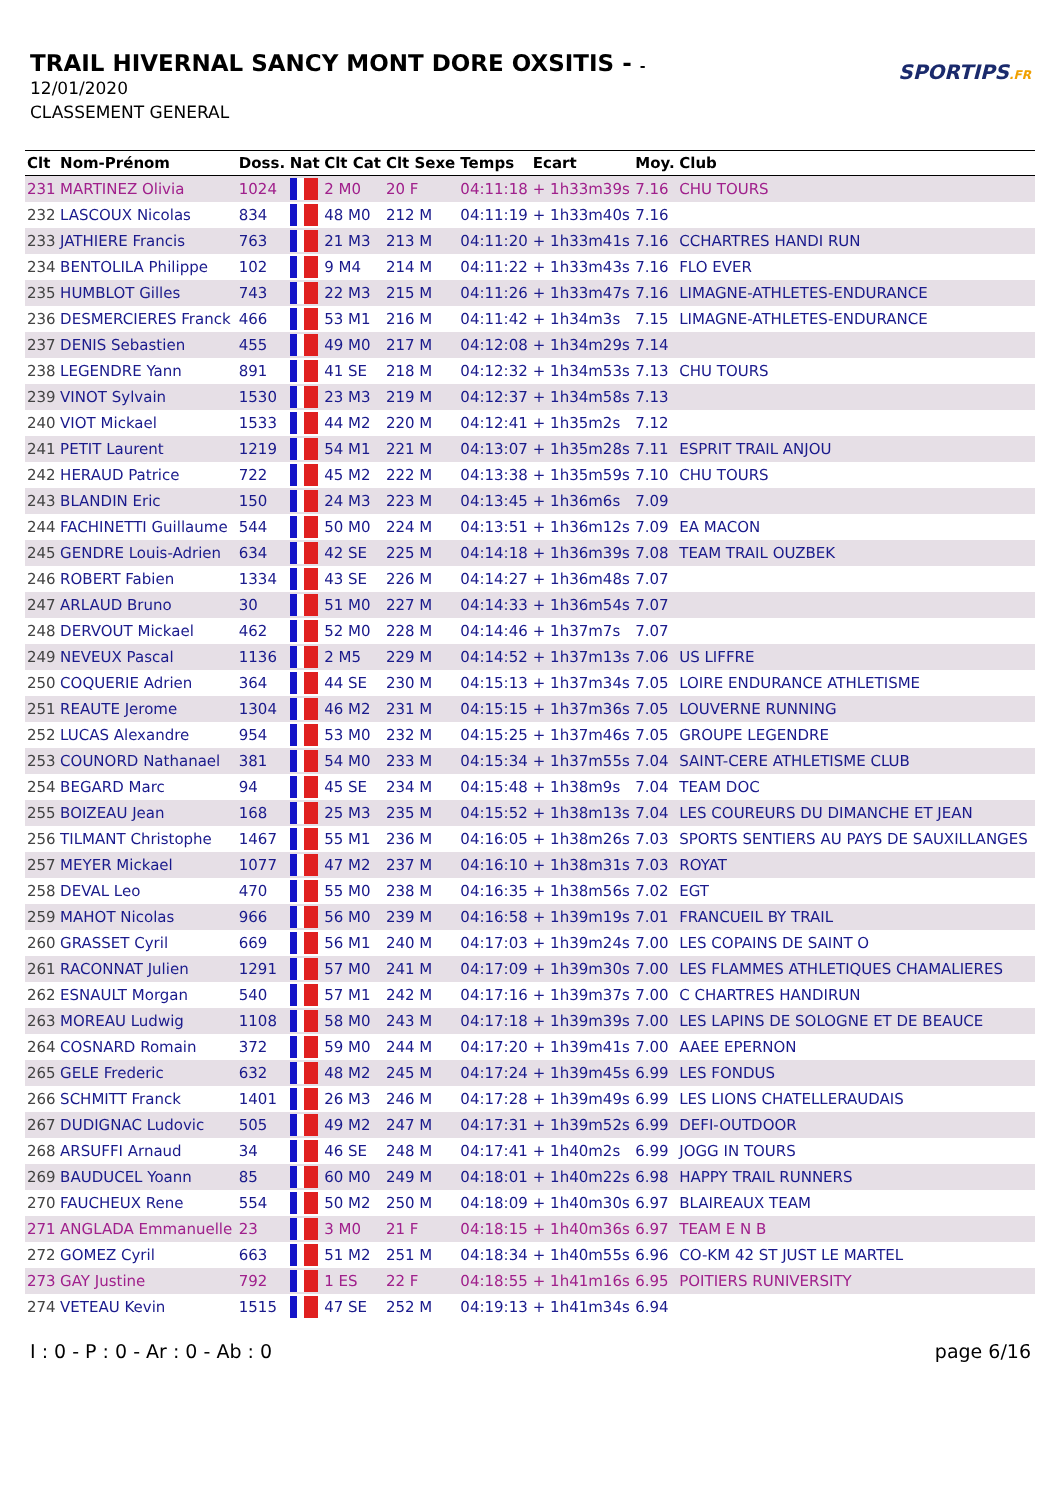TRAIL HIVERNAL SANCY MONT DORE OXSITIS - -
12/01/2020
CLASSEMENT GENERAL
SPORTIPS.FR
| Clt | Nom-Prénom | Doss. | Nat | Clt Cat | Clt Sexe | Temps | Ecart | Moy. | Club |
| --- | --- | --- | --- | --- | --- | --- | --- | --- | --- |
| 231 | MARTINEZ Olivia | 1024 | | 2 M0 | 20 F | 04:11:18 | + 1h33m39s | 7.16 | CHU TOURS |
| 232 | LASCOUX Nicolas | 834 | | 48 M0 | 212 M | 04:11:19 | + 1h33m40s | 7.16 | |
| 233 | JATHIERE Francis | 763 | | 21 M3 | 213 M | 04:11:20 | + 1h33m41s | 7.16 | CCHARTRES HANDI RUN |
| 234 | BENTOLILA Philippe | 102 | | 9 M4 | 214 M | 04:11:22 | + 1h33m43s | 7.16 | FLO EVER |
| 235 | HUMBLOT Gilles | 743 | | 22 M3 | 215 M | 04:11:26 | + 1h33m47s | 7.16 | LIMAGNE-ATHLETES-ENDURANCE |
| 236 | DESMERCIERES Franck | 466 | | 53 M1 | 216 M | 04:11:42 | + 1h34m3s | 7.15 | LIMAGNE-ATHLETES-ENDURANCE |
| 237 | DENIS Sebastien | 455 | | 49 M0 | 217 M | 04:12:08 | + 1h34m29s | 7.14 | |
| 238 | LEGENDRE Yann | 891 | | 41 SE | 218 M | 04:12:32 | + 1h34m53s | 7.13 | CHU TOURS |
| 239 | VINOT Sylvain | 1530 | | 23 M3 | 219 M | 04:12:37 | + 1h34m58s | 7.13 | |
| 240 | VIOT Mickael | 1533 | | 44 M2 | 220 M | 04:12:41 | + 1h35m2s | 7.12 | |
| 241 | PETIT Laurent | 1219 | | 54 M1 | 221 M | 04:13:07 | + 1h35m28s | 7.11 | ESPRIT TRAIL ANJOU |
| 242 | HERAUD Patrice | 722 | | 45 M2 | 222 M | 04:13:38 | + 1h35m59s | 7.10 | CHU TOURS |
| 243 | BLANDIN Eric | 150 | | 24 M3 | 223 M | 04:13:45 | + 1h36m6s | 7.09 | |
| 244 | FACHINETTI Guillaume | 544 | | 50 M0 | 224 M | 04:13:51 | + 1h36m12s | 7.09 | EA MACON |
| 245 | GENDRE Louis-Adrien | 634 | | 42 SE | 225 M | 04:14:18 | + 1h36m39s | 7.08 | TEAM TRAIL OUZBEK |
| 246 | ROBERT Fabien | 1334 | | 43 SE | 226 M | 04:14:27 | + 1h36m48s | 7.07 | |
| 247 | ARLAUD Bruno | 30 | | 51 M0 | 227 M | 04:14:33 | + 1h36m54s | 7.07 | |
| 248 | DERVOUT Mickael | 462 | | 52 M0 | 228 M | 04:14:46 | + 1h37m7s | 7.07 | |
| 249 | NEVEUX Pascal | 1136 | | 2 M5 | 229 M | 04:14:52 | + 1h37m13s | 7.06 | US LIFFRE |
| 250 | COQUERIE Adrien | 364 | | 44 SE | 230 M | 04:15:13 | + 1h37m34s | 7.05 | LOIRE ENDURANCE ATHLETISME |
| 251 | REAUTE Jerome | 1304 | | 46 M2 | 231 M | 04:15:15 | + 1h37m36s | 7.05 | LOUVERNE RUNNING |
| 252 | LUCAS Alexandre | 954 | | 53 M0 | 232 M | 04:15:25 | + 1h37m46s | 7.05 | GROUPE LEGENDRE |
| 253 | COUNORD Nathanael | 381 | | 54 M0 | 233 M | 04:15:34 | + 1h37m55s | 7.04 | SAINT-CERE ATHLETISME CLUB |
| 254 | BEGARD Marc | 94 | | 45 SE | 234 M | 04:15:48 | + 1h38m9s | 7.04 | TEAM DOC |
| 255 | BOIZEAU Jean | 168 | | 25 M3 | 235 M | 04:15:52 | + 1h38m13s | 7.04 | LES COUREURS DU DIMANCHE ET JEAN |
| 256 | TILMANT Christophe | 1467 | | 55 M1 | 236 M | 04:16:05 | + 1h38m26s | 7.03 | SPORTS SENTIERS AU PAYS DE SAUXILLANGES |
| 257 | MEYER Mickael | 1077 | | 47 M2 | 237 M | 04:16:10 | + 1h38m31s | 7.03 | ROYAT |
| 258 | DEVAL Leo | 470 | | 55 M0 | 238 M | 04:16:35 | + 1h38m56s | 7.02 | EGT |
| 259 | MAHOT Nicolas | 966 | | 56 M0 | 239 M | 04:16:58 | + 1h39m19s | 7.01 | FRANCUEIL BY TRAIL |
| 260 | GRASSET Cyril | 669 | | 56 M1 | 240 M | 04:17:03 | + 1h39m24s | 7.00 | LES COPAINS DE SAINT O |
| 261 | RACONNAT Julien | 1291 | | 57 M0 | 241 M | 04:17:09 | + 1h39m30s | 7.00 | LES FLAMMES ATHLETIQUES CHAMALIERES |
| 262 | ESNAULT Morgan | 540 | | 57 M1 | 242 M | 04:17:16 | + 1h39m37s | 7.00 | C CHARTRES HANDIRUN |
| 263 | MOREAU Ludwig | 1108 | | 58 M0 | 243 M | 04:17:18 | + 1h39m39s | 7.00 | LES LAPINS DE SOLOGNE ET DE BEAUCE |
| 264 | COSNARD Romain | 372 | | 59 M0 | 244 M | 04:17:20 | + 1h39m41s | 7.00 | AAEE EPERNON |
| 265 | GELE Frederic | 632 | | 48 M2 | 245 M | 04:17:24 | + 1h39m45s | 6.99 | LES FONDUS |
| 266 | SCHMITT Franck | 1401 | | 26 M3 | 246 M | 04:17:28 | + 1h39m49s | 6.99 | LES LIONS CHATELLERAUDAIS |
| 267 | DUDIGNAC Ludovic | 505 | | 49 M2 | 247 M | 04:17:31 | + 1h39m52s | 6.99 | DEFI-OUTDOOR |
| 268 | ARSUFFI Arnaud | 34 | | 46 SE | 248 M | 04:17:41 | + 1h40m2s | 6.99 | JOGG IN TOURS |
| 269 | BAUDUCEL Yoann | 85 | | 60 M0 | 249 M | 04:18:01 | + 1h40m22s | 6.98 | HAPPY TRAIL RUNNERS |
| 270 | FAUCHEUX Rene | 554 | | 50 M2 | 250 M | 04:18:09 | + 1h40m30s | 6.97 | BLAIREAUX TEAM |
| 271 | ANGLADA Emmanuelle | 23 | | 3 M0 | 21 F | 04:18:15 | + 1h40m36s | 6.97 | TEAM E N B |
| 272 | GOMEZ Cyril | 663 | | 51 M2 | 251 M | 04:18:34 | + 1h40m55s | 6.96 | CO-KM 42 ST JUST LE MARTEL |
| 273 | GAY Justine | 792 | | 1 ES | 22 F | 04:18:55 | + 1h41m16s | 6.95 | POITIERS RUNIVERSITY |
| 274 | VETEAU Kevin | 1515 | | 47 SE | 252 M | 04:19:13 | + 1h41m34s | 6.94 | |
I : 0 - P : 0 - Ar : 0 - Ab : 0 page 6/16